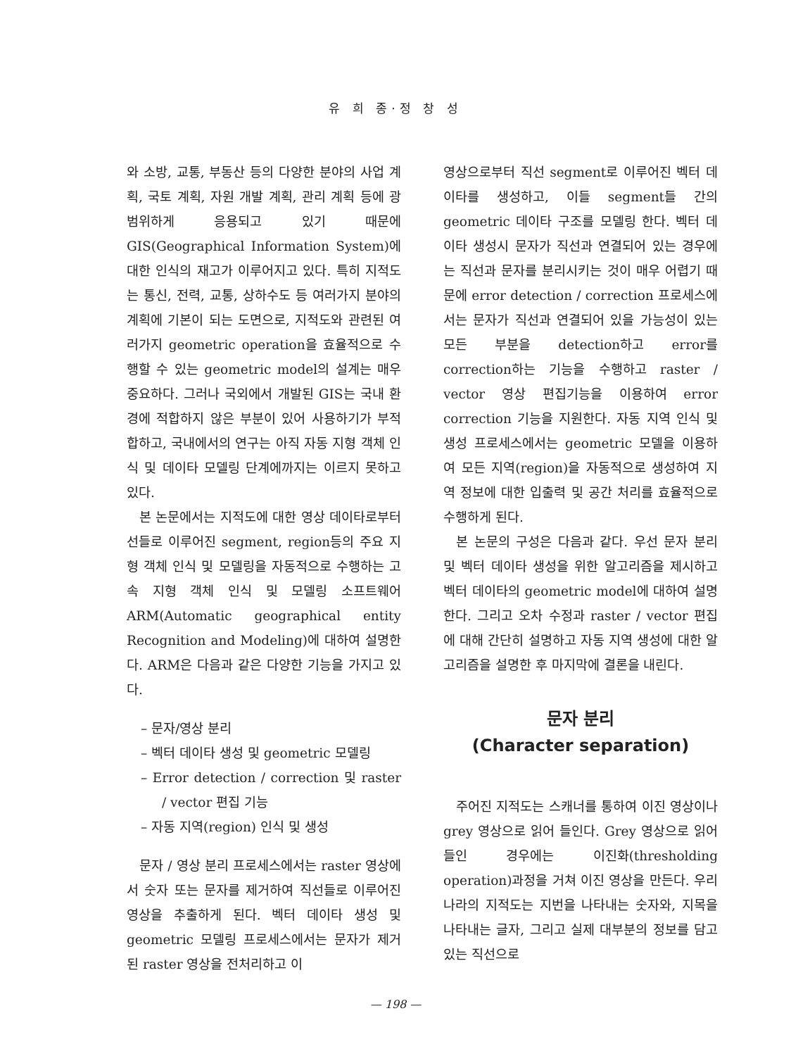유 희 종·정 창 성
와 소방, 교통, 부동산 등의 다양한 분야의 사업 계획, 국토 계획, 자원 개발 계획, 관리 계획 등에 광범위하게 응용되고 있기 때문에 GIS(Geographical Information System)에 대한 인식의 재고가 이루어지고 있다. 특히 지적도는 통신, 전력, 교통, 상하수도 등 여러가지 분야의 계획에 기본이 되는 도면으로, 지적도와 관련된 여러가지 geometric operation을 효율적으로 수행할 수 있는 geometric model의 설계는 매우 중요하다. 그러나 국외에서 개발된 GIS는 국내 환경에 적합하지 않은 부분이 있어 사용하기가 부적합하고, 국내에서의 연구는 아직 자동 지형 객체 인식 및 데이타 모델링 단계에까지는 이르지 못하고 있다.
본 논문에서는 지적도에 대한 영상 데이타로부터 선들로 이루어진 segment, region등의 주요 지형 객체 인식 및 모델링을 자동적으로 수행하는 고속 지형 객체 인식 및 모델링 소프트웨어 ARM(Automatic geographical entity Recognition and Modeling)에 대하여 설명한다. ARM은 다음과 같은 다양한 기능을 가지고 있다.
– 문자/영상 분리
– 벡터 데이타 생성 및 geometric 모델링
– Error detection / correction 및 raster / vector 편집 기능
– 자동 지역(region) 인식 및 생성
문자 / 영상 분리 프로세스에서는 raster 영상에서 숫자 또는 문자를 제거하여 직선들로 이루어진 영상을 추출하게 된다. 벡터 데이타 생성 및 geometric 모델링 프로세스에서는 문자가 제거된 raster 영상을 전처리하고 이
영상으로부터 직선 segment로 이루어진 벡터 데이타를 생성하고, 이들 segment들 간의 geometric 데이타 구조를 모델링 한다. 벡터 데이타 생성시 문자가 직선과 연결되어 있는 경우에는 직선과 문자를 분리시키는 것이 매우 어렵기 때문에 error detection / correction 프로세스에서는 문자가 직선과 연결되어 있을 가능성이 있는 모든 부분을 detection하고 error를 correction하는 기능을 수행하고 raster / vector 영상 편집기능을 이용하여 error correction 기능을 지원한다. 자동 지역 인식 및 생성 프로세스에서는 geometric 모델을 이용하여 모든 지역(region)을 자동적으로 생성하여 지역 정보에 대한 입출력 및 공간 처리를 효율적으로 수행하게 된다.
본 논문의 구성은 다음과 같다. 우선 문자 분리 및 벡터 데이타 생성을 위한 알고리즘을 제시하고 벡터 데이타의 geometric model에 대하여 설명한다. 그리고 오차 수정과 raster / vector 편집에 대해 간단히 설명하고 자동 지역 생성에 대한 알고리즘을 설명한 후 마지막에 결론을 내린다.
문자 분리
(Character separation)
주어진 지적도는 스캐너를 통하여 이진 영상이나 grey 영상으로 읽어 들인다. Grey 영상으로 읽어 들인 경우에는 이진화(thresholding operation)과정을 거쳐 이진 영상을 만든다. 우리나라의 지적도는 지번을 나타내는 숫자와, 지목을 나타내는 글자, 그리고 실제 대부분의 정보를 담고 있는 직선으로
— 198 —